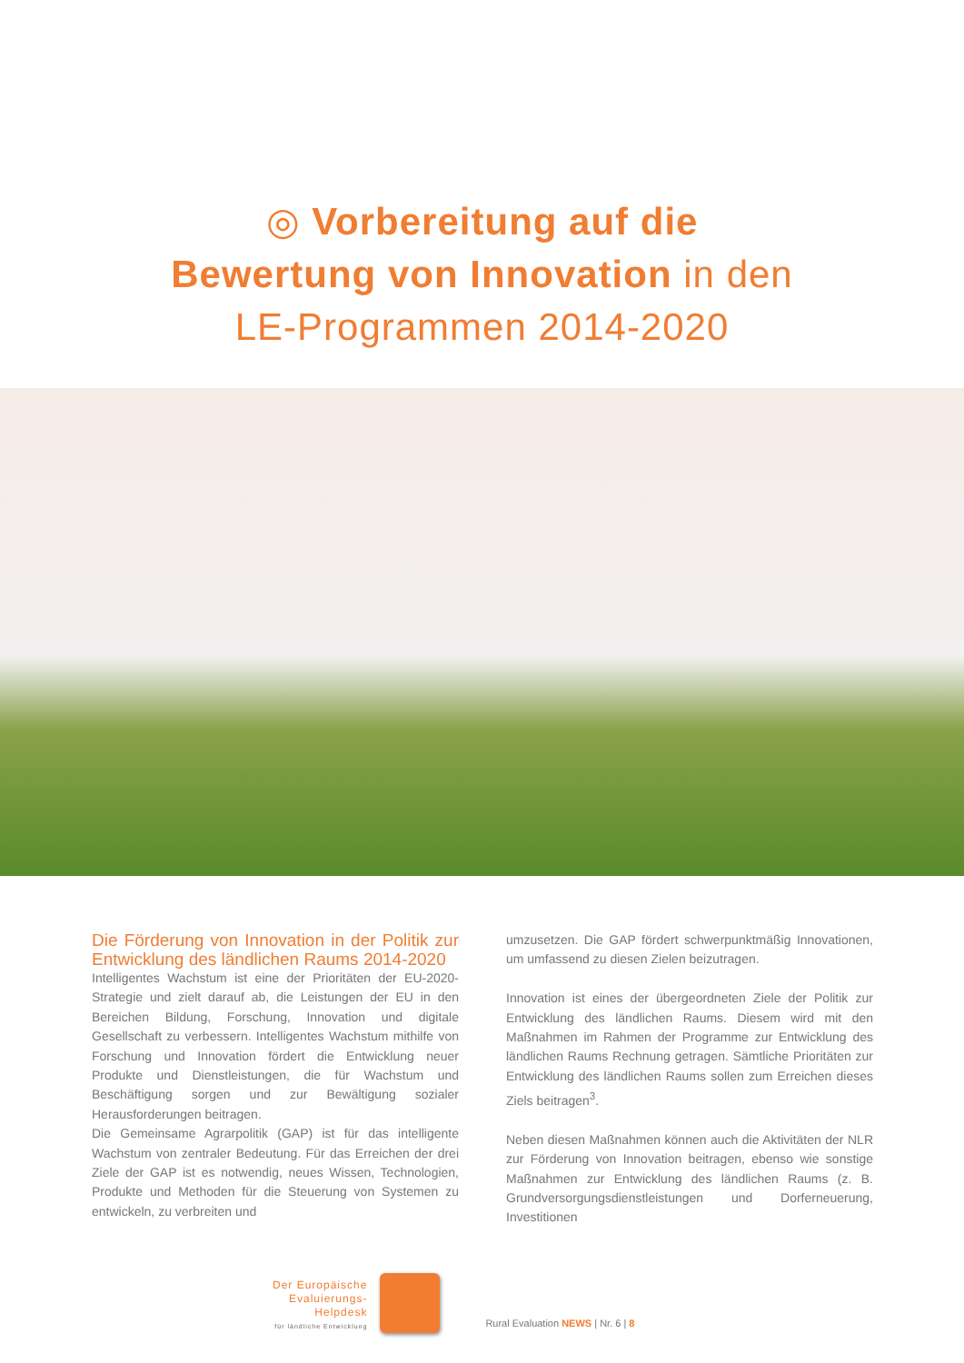◎ Vorbereitung auf die
Bewertung von Innovation in den
LE-Programmen 2014-2020
Die Förderung von Innovation in der Politik zur Entwicklung des ländlichen Raums 2014-2020
Intelligentes Wachstum ist eine der Prioritäten der EU-2020-Strategie und zielt darauf ab, die Leistungen der EU in den Bereichen Bildung, Forschung, Innovation und digitale Gesellschaft zu verbessern. Intelligentes Wachstum mithilfe von Forschung und Innovation fördert die Entwicklung neuer Produkte und Dienstleistungen, die für Wachstum und Beschäftigung sorgen und zur Bewältigung sozialer Herausforderungen beitragen.
Die Gemeinsame Agrarpolitik (GAP) ist für das intelligente Wachstum von zentraler Bedeutung. Für das Erreichen der drei Ziele der GAP ist es notwendig, neues Wissen, Technologien, Produkte und Methoden für die Steuerung von Systemen zu entwickeln, zu verbreiten und
umzusetzen. Die GAP fördert schwerpunktmäßig Innovationen, um umfassend zu diesen Zielen beizutragen.
Innovation ist eines der übergeordneten Ziele der Politik zur Entwicklung des ländlichen Raums. Diesem wird mit den Maßnahmen im Rahmen der Programme zur Entwicklung des ländlichen Raums Rechnung getragen. Sämtliche Prioritäten zur Entwicklung des ländlichen Raums sollen zum Erreichen dieses Ziels beitragen<sup>3</sup>.
Neben diesen Maßnahmen können auch die Aktivitäten der NLR zur Förderung von Innovation beitragen, ebenso wie sonstige Maßnahmen zur Entwicklung des ländlichen Raums (z. B. Grundversorgungsdienstleistungen und Dorferneuerung, Investitionen
Der Europäische
Evaluierungs-
Helpdesk
für ländliche Entwicklung
Rural Evaluation NEWS | Nr. 6 | 8